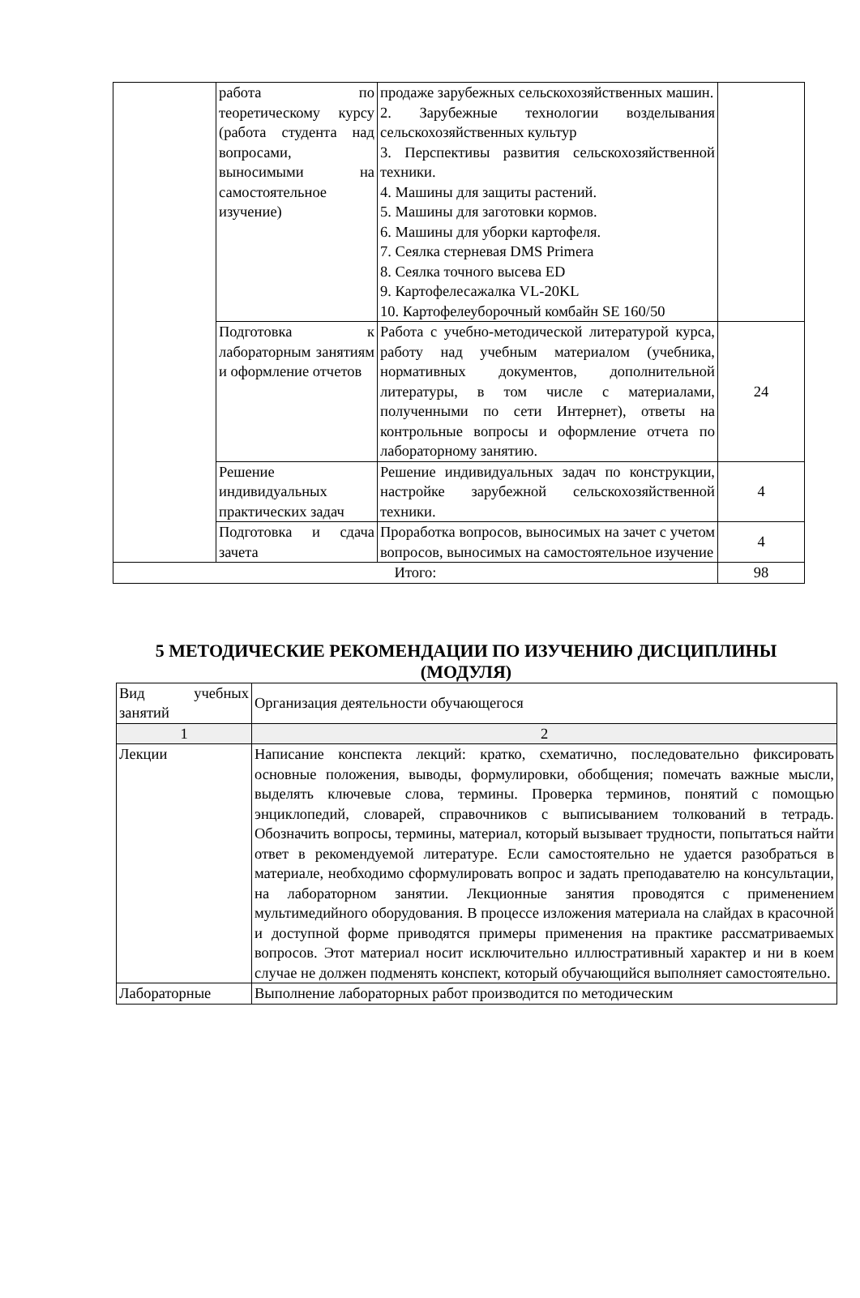| | работа по теоретическому курсу (работа студента над вопросами, выносимыми на самостоятельное изучение) | продаже зарубежных сельскохозяйственных машин. 2. Зарубежные технологии возделывания сельскохозяйственных культур 3. Перспективы развития сельскохозяйственной техники. 4. Машины для защиты растений. 5. Машины для заготовки кормов. 6. Машины для уборки картофеля. 7. Сеялка стерневая DMS Primera 8. Сеялка точного высева ED 9. Картофелесажалка VL-20KL 10. Картофелеуборочный комбайн SE 160/50 | |
| | Подготовка к лабораторным занятиям и оформление отчетов | Работа с учебно-методической литературой курса, работу над учебным материалом (учебника, нормативных документов, дополнительной литературы, в том числе с материалами, полученными по сети Интернет), ответы на контрольные вопросы и оформление отчета по лабораторному занятию. | 24 |
| | Решение индивидуальных практических задач | Решение индивидуальных задач по конструкции, настройке зарубежной сельскохозяйственной техники. | 4 |
| | Подготовка и сдача зачета | Проработка вопросов, выносимых на зачет с учетом вопросов, выносимых на самостоятельное изучение | 4 |
| Итого: | | | 98 |
5 МЕТОДИЧЕСКИЕ РЕКОМЕНДАЦИИ ПО ИЗУЧЕНИЮ ДИСЦИПЛИНЫ (МОДУЛЯ)
| Вид учебных занятий | Организация деятельности обучающегося |
| --- | --- |
| 1 | 2 |
| Лекции | Написание конспекта лекций: кратко, схематично, последовательно фиксировать основные положения, выводы, формулировки, обобщения; помечать важные мысли, выделять ключевые слова, термины. Проверка терминов, понятий с помощью энциклопедий, словарей, справочников с выписыванием толкований в тетрадь. Обозначить вопросы, термины, материал, который вызывает трудности, попытаться найти ответ в рекомендуемой литературе. Если самостоятельно не удается разобраться в материале, необходимо сформулировать вопрос и задать преподавателю на консультации, на лабораторном занятии. Лекционные занятия проводятся с применением мультимедийного оборудования. В процессе изложения материала на слайдах в красочной и доступной форме приводятся примеры применения на практике рассматриваемых вопросов. Этот материал носит исключительно иллюстративный характер и ни в коем случае не должен подменять конспект, который обучающийся выполняет самостоятельно. |
| Лабораторные | Выполнение лабораторных работ производится по методическим |